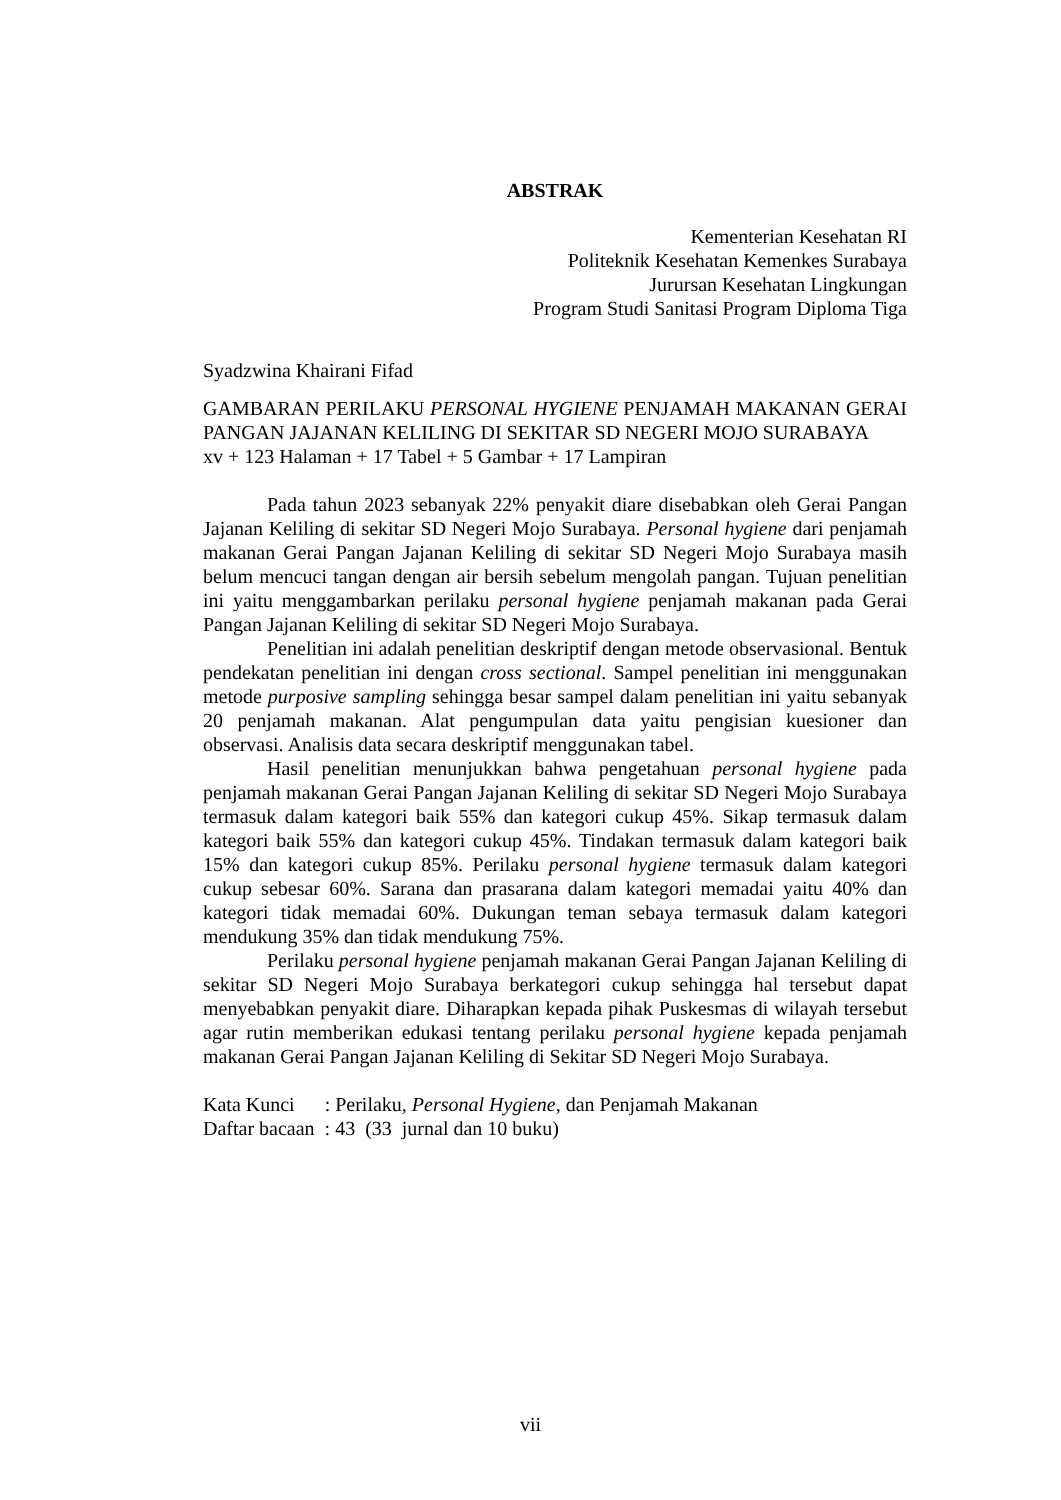ABSTRAK
Kementerian Kesehatan RI
Politeknik Kesehatan Kemenkes Surabaya
Jurursan Kesehatan Lingkungan
Program Studi Sanitasi Program Diploma Tiga
Syadzwina Khairani Fifad
GAMBARAN PERILAKU PERSONAL HYGIENE PENJAMAH MAKANAN GERAI PANGAN JAJANAN KELILING DI SEKITAR SD NEGERI MOJO SURABAYA
xv + 123 Halaman + 17 Tabel + 5 Gambar + 17 Lampiran
Pada tahun 2023 sebanyak 22% penyakit diare disebabkan oleh Gerai Pangan Jajanan Keliling di sekitar SD Negeri Mojo Surabaya. Personal hygiene dari penjamah makanan Gerai Pangan Jajanan Keliling di sekitar SD Negeri Mojo Surabaya masih belum mencuci tangan dengan air bersih sebelum mengolah pangan. Tujuan penelitian ini yaitu menggambarkan perilaku personal hygiene penjamah makanan pada Gerai Pangan Jajanan Keliling di sekitar SD Negeri Mojo Surabaya.
Penelitian ini adalah penelitian deskriptif dengan metode observasional. Bentuk pendekatan penelitian ini dengan cross sectional. Sampel penelitian ini menggunakan metode purposive sampling sehingga besar sampel dalam penelitian ini yaitu sebanyak 20 penjamah makanan. Alat pengumpulan data yaitu pengisian kuesioner dan observasi. Analisis data secara deskriptif menggunakan tabel.
Hasil penelitian menunjukkan bahwa pengetahuan personal hygiene pada penjamah makanan Gerai Pangan Jajanan Keliling di sekitar SD Negeri Mojo Surabaya termasuk dalam kategori baik 55% dan kategori cukup 45%. Sikap termasuk dalam kategori baik 55% dan kategori cukup 45%. Tindakan termasuk dalam kategori baik 15% dan kategori cukup 85%. Perilaku personal hygiene termasuk dalam kategori cukup sebesar 60%. Sarana dan prasarana dalam kategori memadai yaitu 40% dan kategori tidak memadai 60%. Dukungan teman sebaya termasuk dalam kategori mendukung 35% dan tidak mendukung 75%.
Perilaku personal hygiene penjamah makanan Gerai Pangan Jajanan Keliling di sekitar SD Negeri Mojo Surabaya berkategori cukup sehingga hal tersebut dapat menyebabkan penyakit diare. Diharapkan kepada pihak Puskesmas di wilayah tersebut agar rutin memberikan edukasi tentang perilaku personal hygiene kepada penjamah makanan Gerai Pangan Jajanan Keliling di Sekitar SD Negeri Mojo Surabaya.
Kata Kunci : Perilaku, Personal Hygiene, dan Penjamah Makanan
Daftar bacaan : 43 (33 jurnal dan 10 buku)
vii